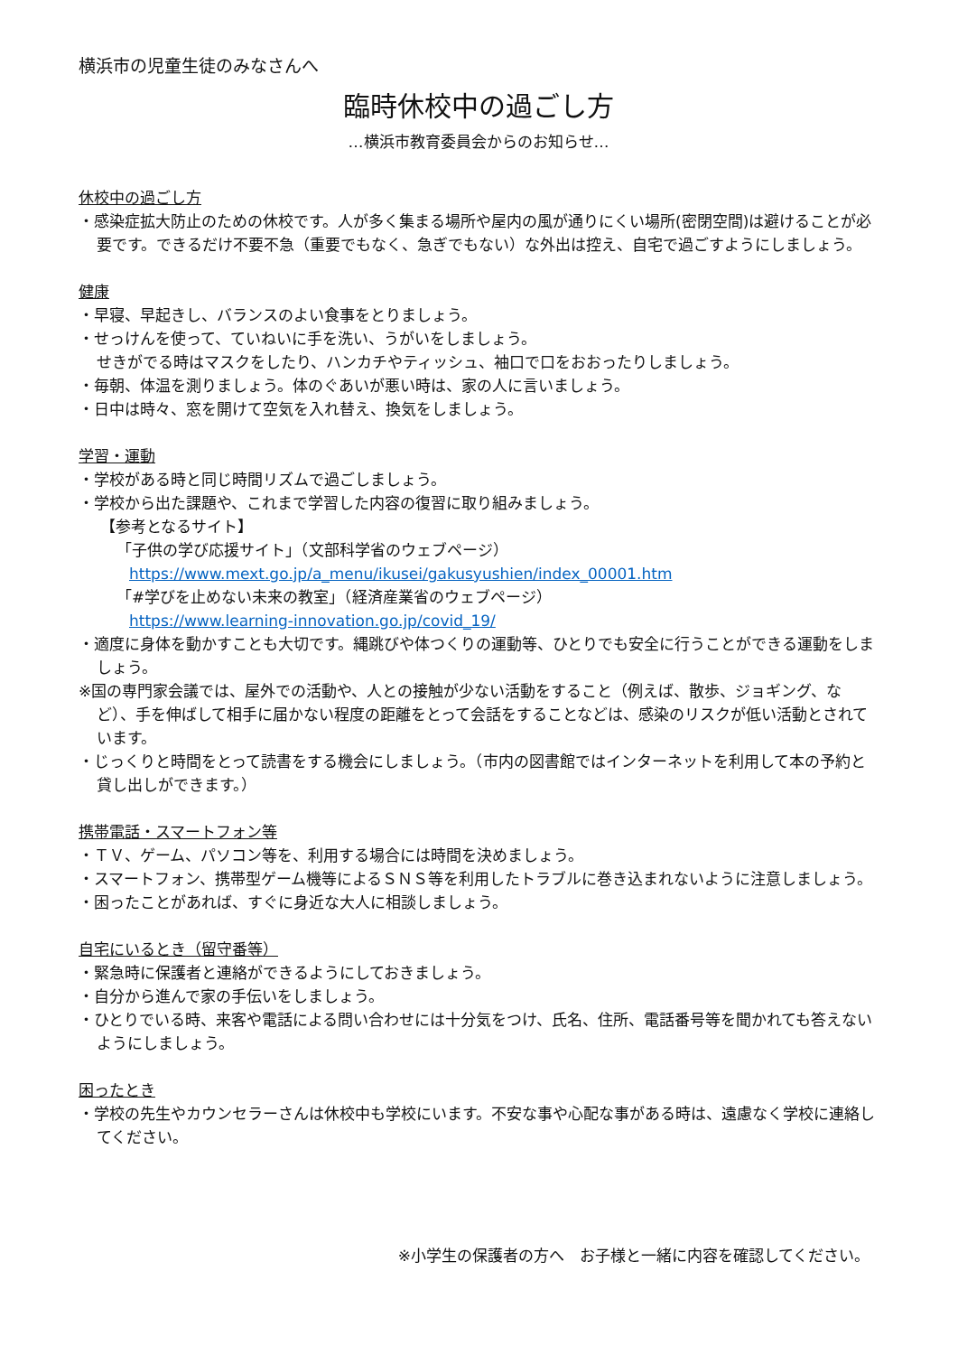横浜市の児童生徒のみなさんへ
臨時休校中の過ごし方
…横浜市教育委員会からのお知らせ…
休校中の過ごし方
・感染症拡大防止のための休校です。人が多く集まる場所や屋内の風が通りにくい場所(密閉空間)は避けることが必要です。できるだけ不要不急（重要でもなく、急ぎでもない）な外出は控え、自宅で過ごすようにしましょう。
健康
・早寝、早起きし、バランスのよい食事をとりましょう。
・せっけんを使って、ていねいに手を洗い、うがいをしましょう。
せきがでる時はマスクをしたり、ハンカチやティッシュ、袖口で口をおおったりしましょう。
・毎朝、体温を測りましょう。体のぐあいが悪い時は、家の人に言いましょう。
・日中は時々、窓を開けて空気を入れ替え、換気をしましょう。
学習・運動
・学校がある時と同じ時間リズムで過ごしましょう。
・学校から出た課題や、これまで学習した内容の復習に取り組みましょう。
【参考となるサイト】
「子供の学び応援サイト」（文部科学省のウェブページ）
https://www.mext.go.jp/a_menu/ikusei/gakusyushien/index_00001.htm
「#学びを止めない未来の教室」（経済産業省のウェブページ）
https://www.learning-innovation.go.jp/covid_19/
・適度に身体を動かすことも大切です。縄跳びや体つくりの運動等、ひとりでも安全に行うことができる運動をしましょう。
※国の専門家会議では、屋外での活動や、人との接触が少ない活動をすること（例えば、散歩、ジョギング、など）、手を伸ばして相手に届かない程度の距離をとって会話をすることなどは、感染のリスクが低い活動とされています。
・じっくりと時間をとって読書をする機会にしましょう。（市内の図書館ではインターネットを利用して本の予約と貸し出しができます。）
携帯電話・スマートフォン等
・ＴＶ、ゲーム、パソコン等を、利用する場合には時間を決めましょう。
・スマートフォン、携帯型ゲーム機等によるＳＮＳ等を利用したトラブルに巻き込まれないように注意しましょう。
・困ったことがあれば、すぐに身近な大人に相談しましょう。
自宅にいるとき（留守番等）
・緊急時に保護者と連絡ができるようにしておきましょう。
・自分から進んで家の手伝いをしましょう。
・ひとりでいる時、来客や電話による問い合わせには十分気をつけ、氏名、住所、電話番号等を聞かれても答えないようにしましょう。
困ったとき
・学校の先生やカウンセラーさんは休校中も学校にいます。不安な事や心配な事がある時は、遠慮なく学校に連絡してください。
※小学生の保護者の方へ　お子様と一緒に内容を確認してください。